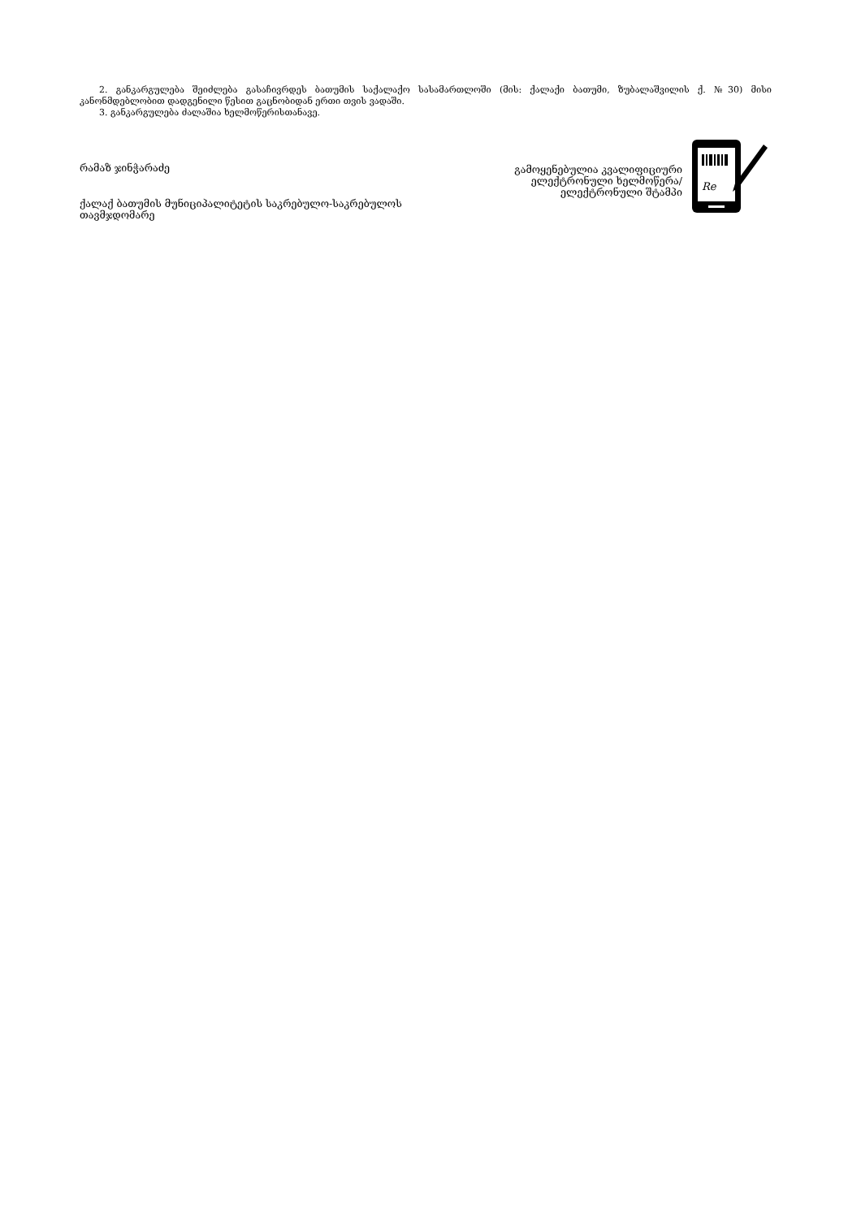2. განკარგულება შეიძლება გასაჩივრდეს ბათუმის საქალაქო სასამართლოში (მის: ქალაქი ბათუმი, ზუბალაშვილის ქ. №30) მისი კანონმდებლობით დადგენილი წესით გაცნობიდან ერთი თვის ვადაში.
3. განკარგულება ძალაშია ხელმოწერისთანავე.
რამაზ ჯინჭარაძე
ქალაქ ბათუმის მუნიციპალიტეტის საკრებულო-საკრებულოს
თავმჯდომარე
გამოყენებულია კვალიფიციური
ელექტრონული ხელმოწერა/
ელექტრონული შტამპი
Re